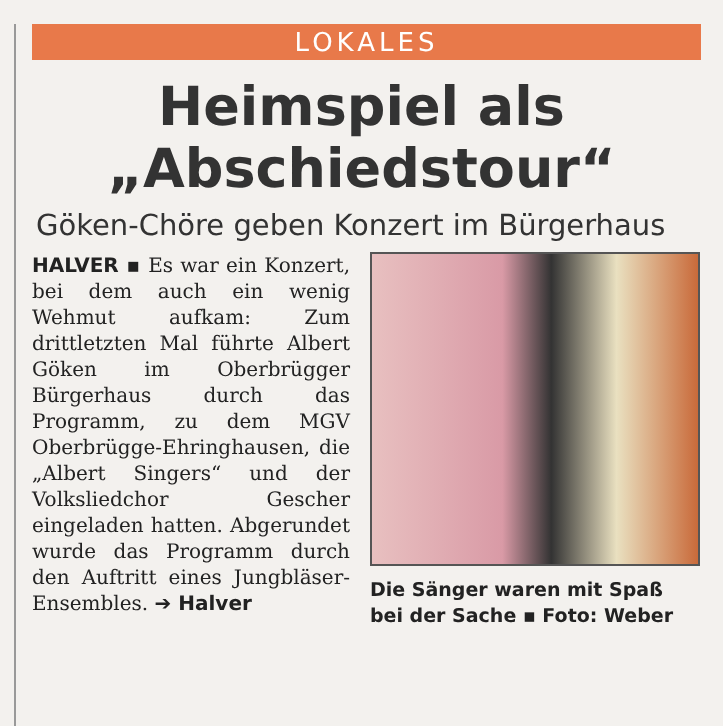LOKALES
Heimspiel als
„Abschiedstour“
Göken-Chöre geben Konzert im Bürgerhaus
HALVER ▪ Es war ein Konzert, bei dem auch ein wenig Wehmut aufkam: Zum drittletzten Mal führte Albert Göken im Oberbrügger Bürgerhaus durch das Programm, zu dem MGV Oberbrügge-Ehringhausen, die „Albert Singers“ und der Volksliedchor Gescher eingeladen hatten. Abgerundet wurde das Programm durch den Auftritt eines Jungbläser-Ensembles. ➔ Halver
Die Sänger waren mit Spaß bei der Sache ▪ Foto: Weber